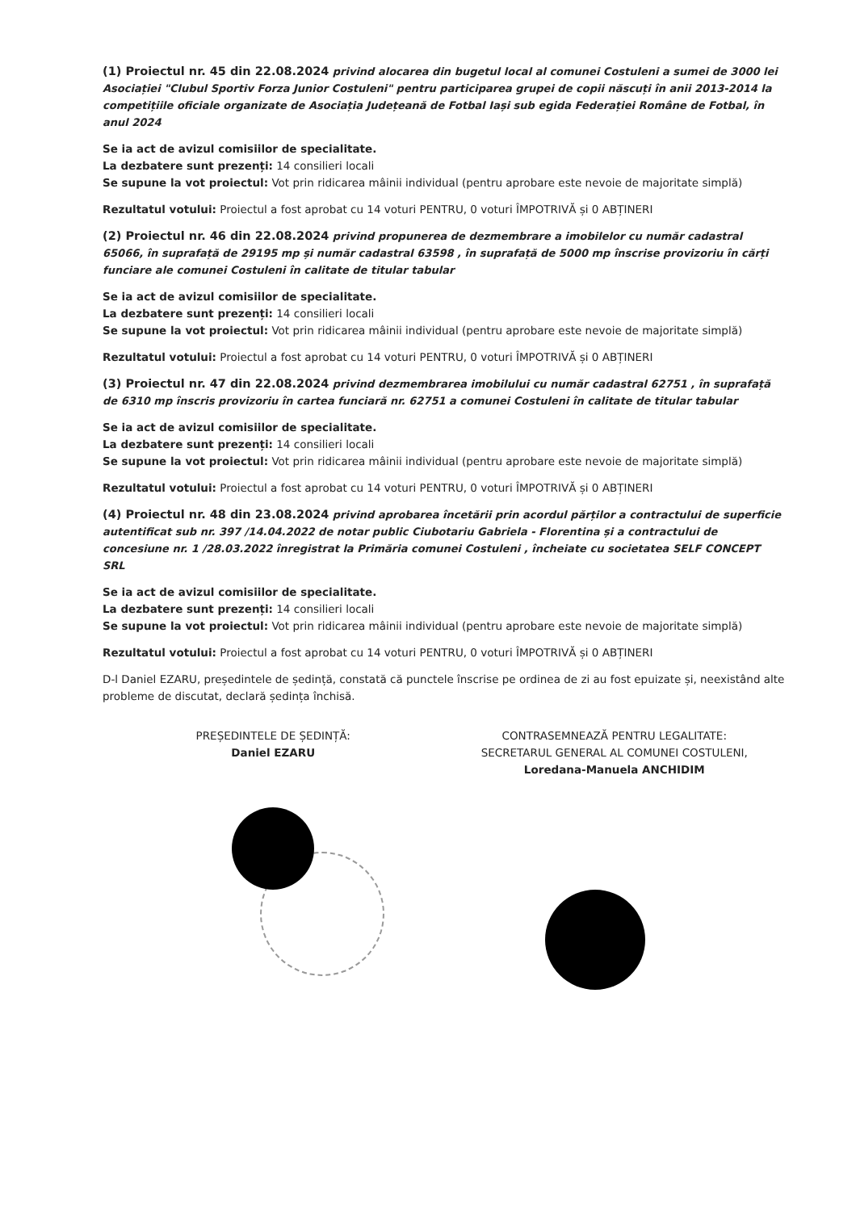(1) Proiectul nr. 45 din 22.08.2024 privind alocarea din bugetul local al comunei Costuleni a sumei de 3000 lei Asociației "Clubul Sportiv Forza Junior Costuleni" pentru participarea grupei de copii născuți în anii 2013-2014 la competițiile oficiale organizate de Asociația Județeană de Fotbal Iași sub egida Federației Române de Fotbal, în anul 2024
Se ia act de avizul comisiilor de specialitate.
La dezbatere sunt prezenți: 14 consilieri locali
Se supune la vot proiectul: Vot prin ridicarea mâinii individual (pentru aprobare este nevoie de majoritate simplă)
Rezultatul votului: Proiectul a fost aprobat cu 14 voturi PENTRU, 0 voturi ÎMPOTRIVĂ și 0 ABȚINERI
(2) Proiectul nr. 46 din 22.08.2024 privind propunerea de dezmembrare a imobilelor cu număr cadastral 65066, în suprafață de 29195 mp și număr cadastral 63598 , în suprafață de 5000 mp înscrise provizoriu în cărți funciare ale comunei Costuleni în calitate de titular tabular
Se ia act de avizul comisiilor de specialitate.
La dezbatere sunt prezenți: 14 consilieri locali
Se supune la vot proiectul: Vot prin ridicarea mâinii individual (pentru aprobare este nevoie de majoritate simplă)
Rezultatul votului: Proiectul a fost aprobat cu 14 voturi PENTRU, 0 voturi ÎMPOTRIVĂ și 0 ABȚINERI
(3) Proiectul nr. 47 din 22.08.2024 privind dezmembrarea imobilului cu număr cadastral 62751 , în suprafață de 6310 mp înscris provizoriu în cartea funciară nr. 62751 a comunei Costuleni în calitate de titular tabular
Se ia act de avizul comisiilor de specialitate.
La dezbatere sunt prezenți: 14 consilieri locali
Se supune la vot proiectul: Vot prin ridicarea mâinii individual (pentru aprobare este nevoie de majoritate simplă)
Rezultatul votului: Proiectul a fost aprobat cu 14 voturi PENTRU, 0 voturi ÎMPOTRIVĂ și 0 ABȚINERI
(4) Proiectul nr. 48 din 23.08.2024 privind aprobarea încetării prin acordul părților a contractului de superficie autentificat sub nr. 397 /14.04.2022 de notar public Ciubotariu Gabriela - Florentina și a contractului de concesiune nr. 1 /28.03.2022 înregistrat la Primăria comunei Costuleni , încheiate cu societatea SELF CONCEPT SRL
Se ia act de avizul comisiilor de specialitate.
La dezbatere sunt prezenți: 14 consilieri locali
Se supune la vot proiectul: Vot prin ridicarea mâinii individual (pentru aprobare este nevoie de majoritate simplă)
Rezultatul votului: Proiectul a fost aprobat cu 14 voturi PENTRU, 0 voturi ÎMPOTRIVĂ și 0 ABȚINERI
D-l Daniel EZARU, președintele de ședință, constată că punctele înscrise pe ordinea de zi au fost epuizate și, neexistând alte probleme de discutat, declară ședința închisă.
PREȘEDINTELE DE ȘEDINȚĂ:
Daniel EZARU
CONTRASEMNEAZĂ PENTRU LEGALITATE:
SECRETARUL GENERAL AL COMUNEI COSTULENI,
Loredana-Manuela ANCHIDIM